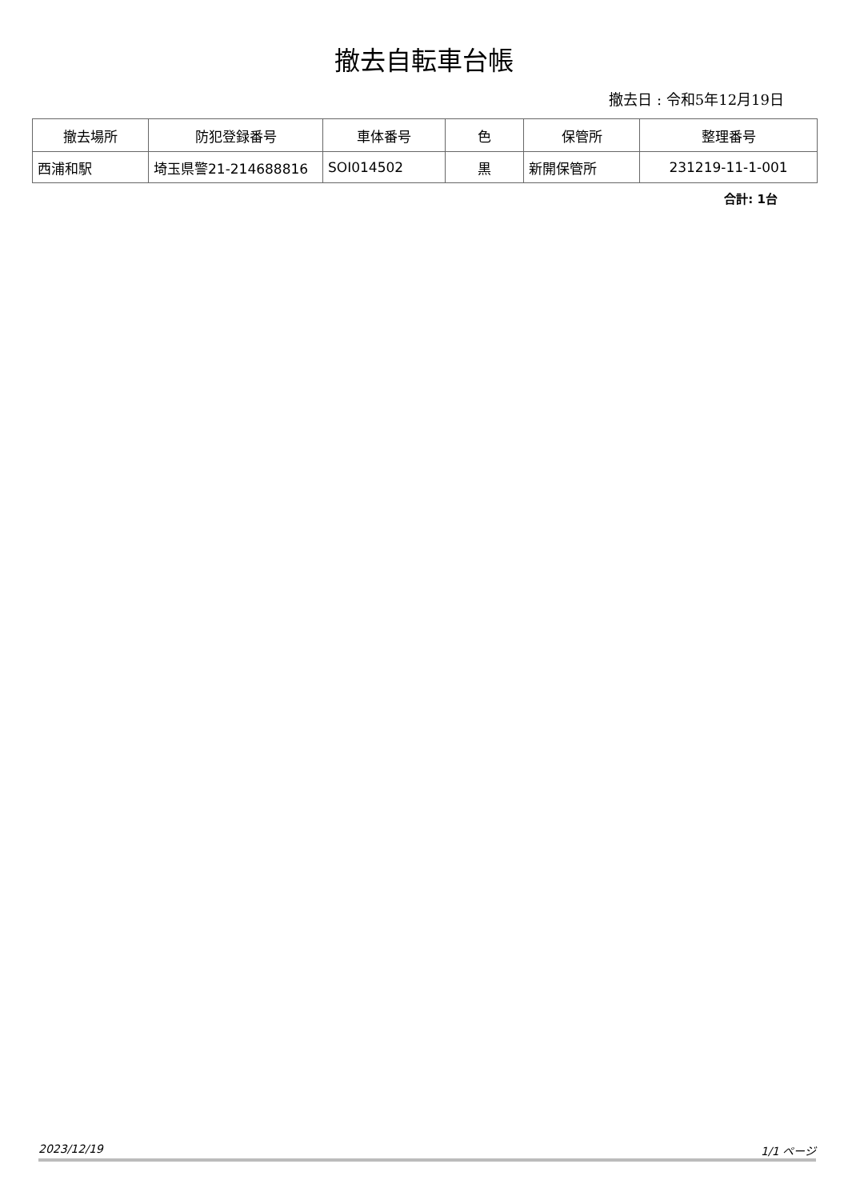撤去自転車台帳
撤去日 : 令和5年12月19日
| 撤去場所 | 防犯登録番号 | 車体番号 | 色 | 保管所 | 整理番号 |
| --- | --- | --- | --- | --- | --- |
| 西浦和駅 | 埼玉県警21-214688816 | SOI014502 | 黒 | 新開保管所 | 231219-11-1-001 |
合計: 1台
2023/12/19 1/1 ページ